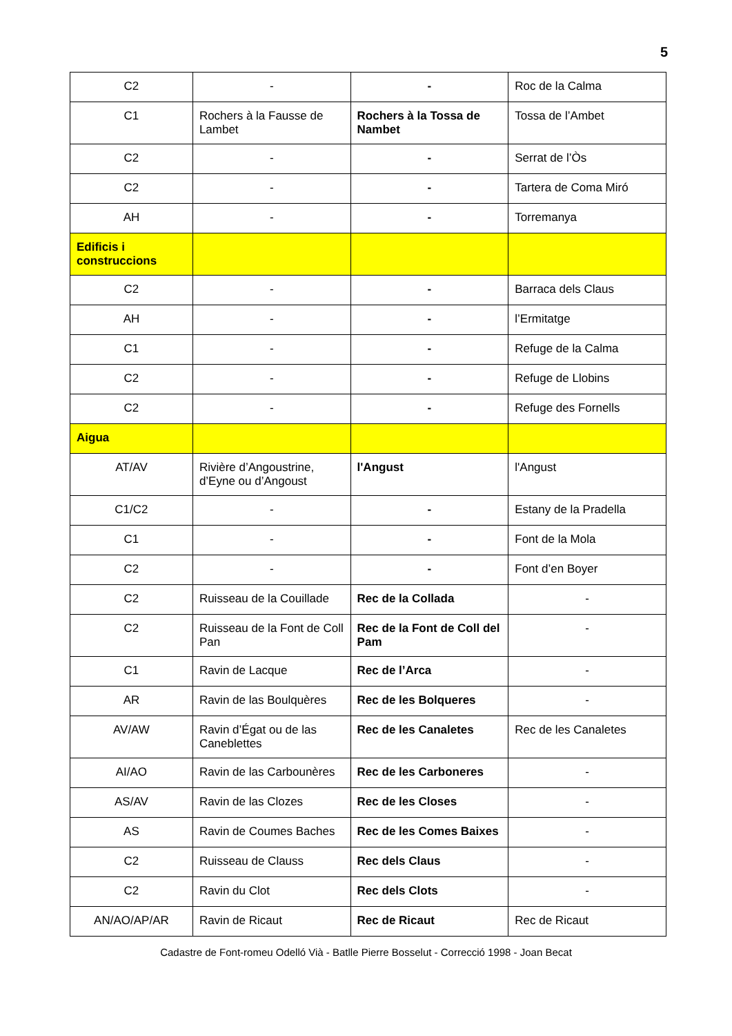5
| C2 | - | - | Roc de la Calma |
| C1 | Rochers à la Fausse de Lambet | Rochers à la Tossa de Nambet | Tossa de l’Ambet |
| C2 | - | - | Serrat de l’Òs |
| C2 | - | - | Tartera de Coma Miró |
| AH | - | - | Torremanya |
| Edificis i construccions | | | |
| C2 | - | - | Barraca dels Claus |
| AH | - | - | l’Ermitatge |
| C1 | - | - | Refuge de la Calma |
| C2 | - | - | Refuge de Llobins |
| C2 | - | - | Refuge des Fornells |
| Aigua | | | |
| AT/AV | Rivière d’Angoustrine, d’Eyne ou d’Angoust | l'Angust | l'Angust |
| C1/C2 | - | - | Estany de la Pradella |
| C1 | - | - | Font de la Mola |
| C2 | - | - | Font d’en Boyer |
| C2 | Ruisseau de la Couillade | Rec de la Collada | - |
| C2 | Ruisseau de la Font de Coll Pan | Rec de la Font de Coll del Pam | - |
| C1 | Ravin de Lacque | Rec de l’Arca | - |
| AR | Ravin de las Boulquères | Rec de les Bolqueres | - |
| AV/AW | Ravin d’Égat ou de las Caneblettes | Rec de les Canaletes | Rec de les Canaletes |
| AI/AO | Ravin de las Carbounères | Rec de les Carboneres | - |
| AS/AV | Ravin de las Clozes | Rec de les Closes | - |
| AS | Ravin de Coumes Baches | Rec de les Comes Baixes | - |
| C2 | Ruisseau de Clauss | Rec dels Claus | - |
| C2 | Ravin du Clot | Rec dels Clots | - |
| AN/AO/AP/AR | Ravin de Ricaut | Rec de Ricaut | Rec de Ricaut |
Cadastre de Font-romeu Odelló Vià - Batlle Pierre Bosselut - Correcció 1998 - Joan Becat